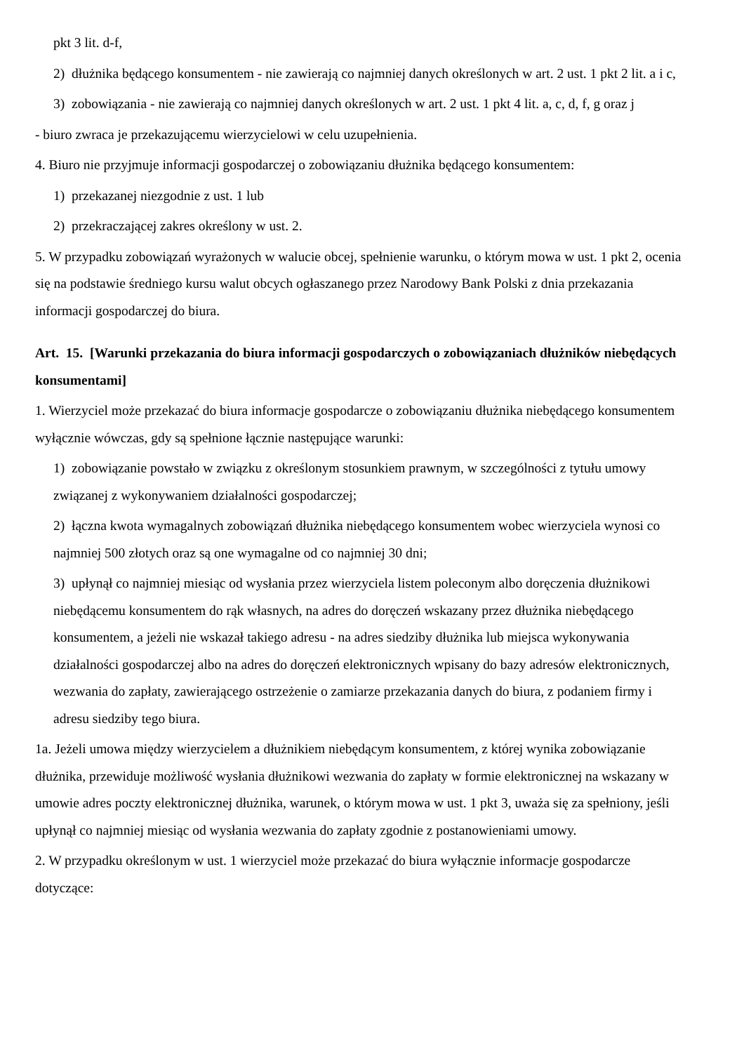pkt 3 lit. d-f,
2) dłużnika będącego konsumentem - nie zawierają co najmniej danych określonych w art. 2 ust. 1 pkt 2 lit. a i c,
3) zobowiązania - nie zawierają co najmniej danych określonych w art. 2 ust. 1 pkt 4 lit. a, c, d, f, g oraz j
- biuro zwraca je przekazującemu wierzycielowi w celu uzupełnienia.
4. Biuro nie przyjmuje informacji gospodarczej o zobowiązaniu dłużnika będącego konsumentem:
1) przekazanej niezgodnie z ust. 1 lub
2) przekraczającej zakres określony w ust. 2.
5. W przypadku zobowiązań wyrażonych w walucie obcej, spełnienie warunku, o którym mowa w ust. 1 pkt 2, ocenia się na podstawie średniego kursu walut obcych ogłaszanego przez Narodowy Bank Polski z dnia przekazania informacji gospodarczej do biura.
Art. 15. [Warunki przekazania do biura informacji gospodarczych o zobowiązaniach dłużników niebędących konsumentami]
1. Wierzyciel może przekazać do biura informacje gospodarcze o zobowiązaniu dłużnika niebędącego konsumentem wyłącznie wówczas, gdy są spełnione łącznie następujące warunki:
1) zobowiązanie powstało w związku z określonym stosunkiem prawnym, w szczególności z tytułu umowy związanej z wykonywaniem działalności gospodarczej;
2) łączna kwota wymagalnych zobowiązań dłużnika niebędącego konsumentem wobec wierzyciela wynosi co najmniej 500 złotych oraz są one wymagalne od co najmniej 30 dni;
3) upłynął co najmniej miesiąc od wysłania przez wierzyciela listem poleconym albo doręczenia dłużnikowi niebędącemu konsumentem do rąk własnych, na adres do doręczeń wskazany przez dłużnika niebędącego konsumentem, a jeżeli nie wskazał takiego adresu - na adres siedziby dłużnika lub miejsca wykonywania działalności gospodarczej albo na adres do doręczeń elektronicznych wpisany do bazy adresów elektronicznych, wezwania do zapłaty, zawierającego ostrzeżenie o zamiarze przekazania danych do biura, z podaniem firmy i adresu siedziby tego biura.
1a. Jeżeli umowa między wierzycielem a dłużnikiem niebędącym konsumentem, z której wynika zobowiązanie dłużnika, przewiduje możliwość wysłania dłużnikowi wezwania do zapłaty w formie elektronicznej na wskazany w umowie adres poczty elektronicznej dłużnika, warunek, o którym mowa w ust. 1 pkt 3, uważa się za spełniony, jeśli upłynął co najmniej miesiąc od wysłania wezwania do zapłaty zgodnie z postanowieniami umowy.
2. W przypadku określonym w ust. 1 wierzyciel może przekazać do biura wyłącznie informacje gospodarcze dotyczące: